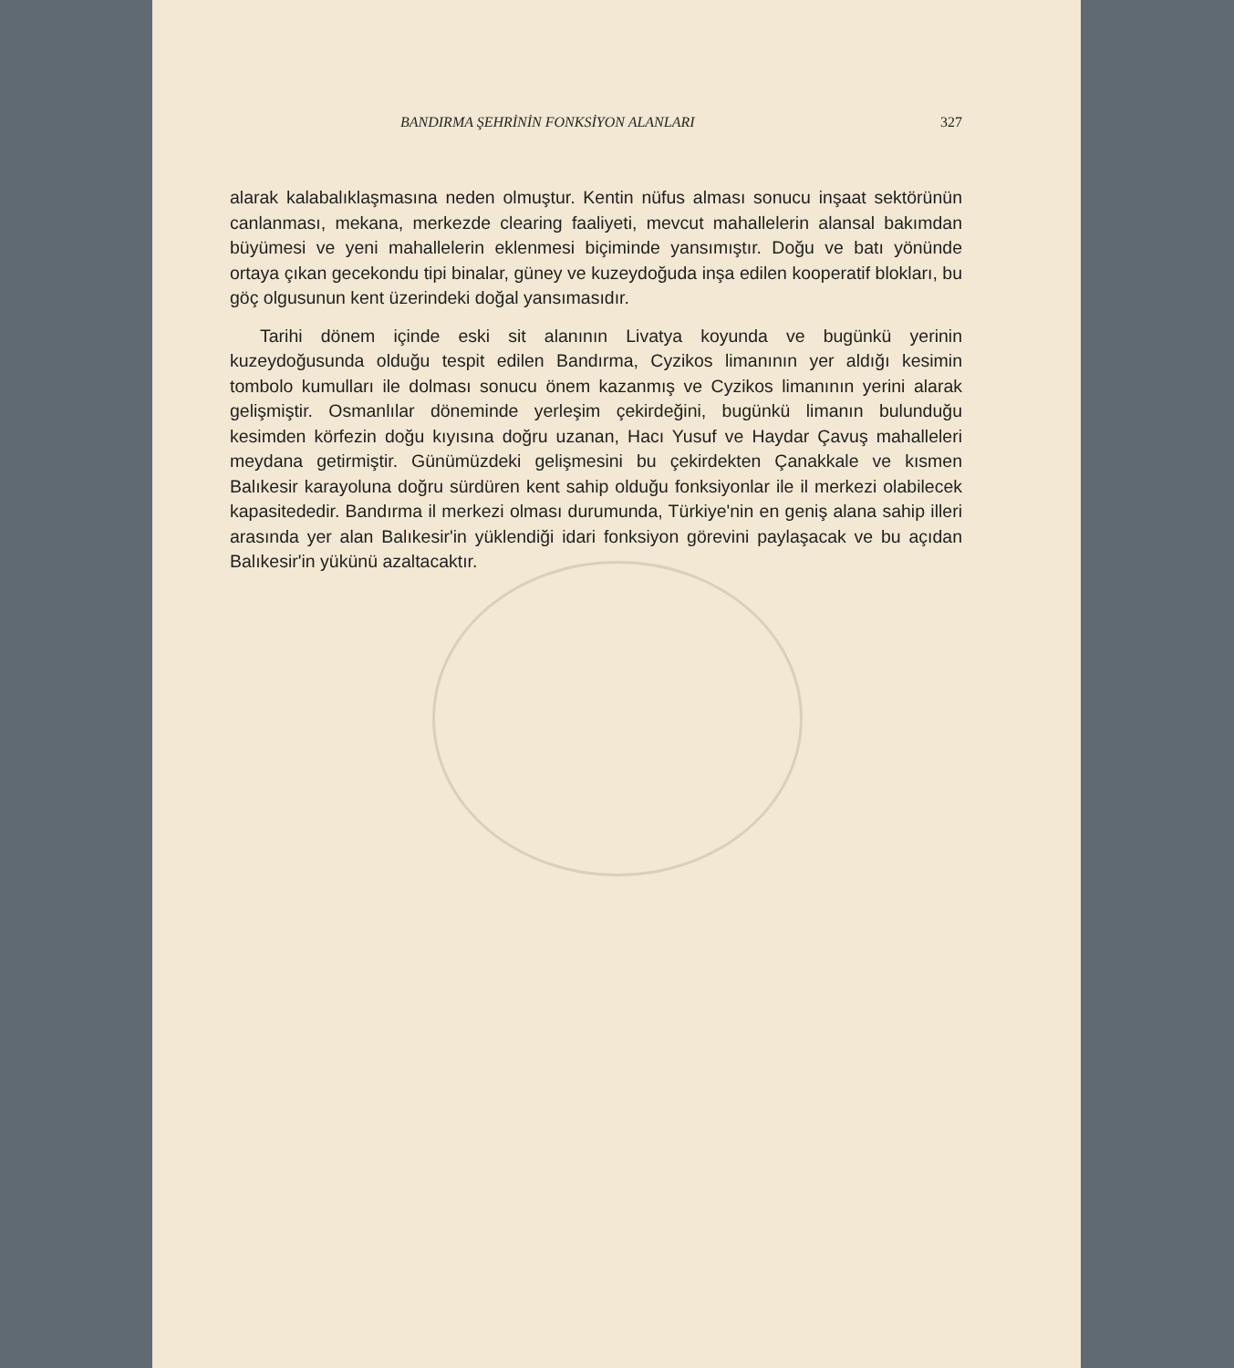BANDIRMA ŞEHRİNİN FONKSİYON ALANLARI 327
alarak kalabalıklaşmasına neden olmuştur. Kentin nüfus alması sonucu inşaat sektörünün canlanması, mekana, merkezde clearing faaliyeti, mevcut mahallelerin alansal bakımdan büyümesi ve yeni mahallelerin eklenmesi biçiminde yansımıştır. Doğu ve batı yönünde ortaya çıkan gecekondu tipi binalar, güney ve kuzeydoğuda inşa edilen kooperatif blokları, bu göç olgusunun kent üzerindeki doğal yansımasıdır.
Tarihi dönem içinde eski sit alanının Livatya koyunda ve bugünkü yerinin kuzeydoğusunda olduğu tespit edilen Bandırma, Cyzikos limanının yer aldığı kesimin tombolo kumulları ile dolması sonucu önem kazanmış ve Cyzikos limanının yerini alarak gelişmiştir. Osmanlılar döneminde yerleşim çekirdeğini, bugünkü limanın bulunduğu kesimden körfezin doğu kıyısına doğru uzanan, Hacı Yusuf ve Haydar Çavuş mahalleleri meydana getirmiştir. Günümüzdeki gelişmesini bu çekirdekten Çanakkale ve kısmen Balıkesir karayoluna doğru sürdüren kent sahip olduğu fonksiyonlar ile il merkezi olabilecek kapasitededir. Bandırma il merkezi olması durumunda, Türkiye'nin en geniş alana sahip illeri arasında yer alan Balıkesir'in yüklendiği idari fonksiyon görevini paylaşacak ve bu açıdan Balıkesir'in yükünü azaltacaktır.